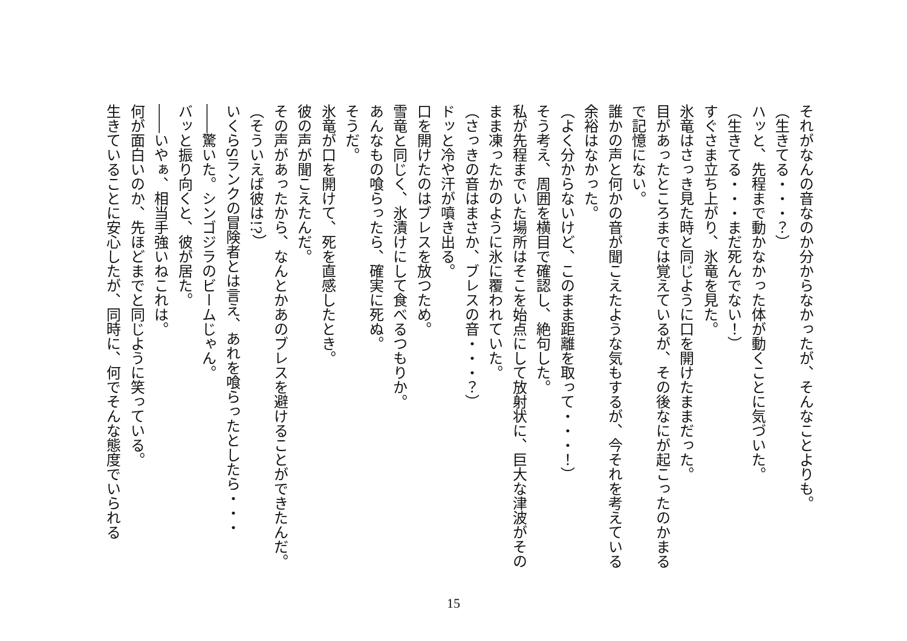それがなんの音なのか分からなかったが、そんなことよりも。
（生きてる・・・？）
ハッと、先程まで動かなかった体が動くことに気づいた。
（生きてる・・・まだ死んでない！）
すぐさま立ち上がり、氷竜を見た。
氷竜はさっき見た時と同じように口を開けたままだった。
目があったところまでは覚えているが、その後なにが起こったのかまるで記憶にない。
誰かの声と何かの音が聞こえたような気もするが、今それを考えている余裕はなかった。
（よく分からないけど、このまま距離を取って・・・！）
そう考え、周囲を横目で確認し、絶句した。
私が先程までいた場所はそこを始点にして放射状に、巨大な津波がそのまま凍ったかのように氷に覆われていた。
（さっきの音はまさか、ブレスの音・・・？）
ドッと冷や汗が噴き出る。
口を開けたのはブレスを放つため。
雪竜と同じく、氷漬けにして食べるつもりか。
あんなもの喰らったら、確実に死ぬ。
そうだ。
氷竜が口を開けて、死を直感したとき。
彼の声が聞こえたんだ。
その声があったから、なんとかあのブレスを避けることができたんだ。
（そういえば彼は!?）
いくらSランクの冒険者とは言え、あれを喰らったとしたら・・・
――驚いた。シンゴジラのビームじゃん。
バッと振り向くと、彼が居た。
――いやぁ、相当手強いねこれは。
何が面白いのか、先ほどまでと同じように笑っている。
生きていることに安心したが、同時に、何でそんな態度でいられる
15